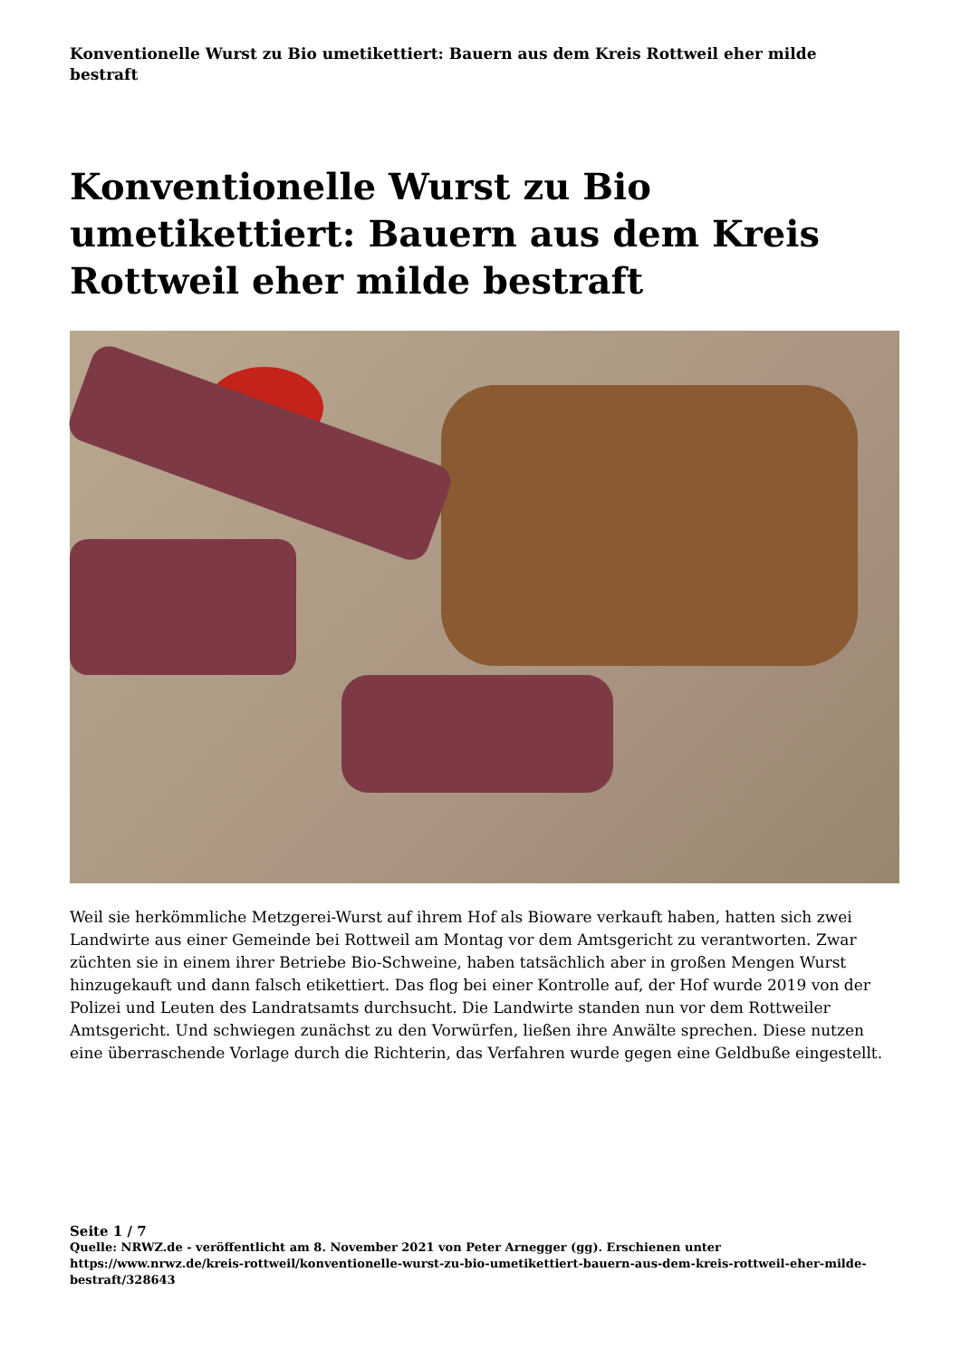Konventionelle Wurst zu Bio umetikettiert: Bauern aus dem Kreis Rottweil eher milde bestraft
Konventionelle Wurst zu Bio umetikettiert: Bauern aus dem Kreis Rottweil eher milde bestraft
Weil sie herkömmliche Metzgerei-Wurst auf ihrem Hof als Bioware verkauft haben, hatten sich zwei Landwirte aus einer Gemeinde bei Rottweil am Montag vor dem Amtsgericht zu verantworten. Zwar züchten sie in einem ihrer Betriebe Bio-Schweine, haben tatsächlich aber in großen Mengen Wurst hinzugekauft und dann falsch etikettiert. Das flog bei einer Kontrolle auf, der Hof wurde 2019 von der Polizei und Leuten des Landratsamts durchsucht. Die Landwirte standen nun vor dem Rottweiler Amtsgericht. Und schwiegen zunächst zu den Vorwürfen, ließen ihre Anwälte sprechen. Diese nutzen eine überraschende Vorlage durch die Richterin, das Verfahren wurde gegen eine Geldbuße eingestellt.
Seite 1 / 7
Quelle: NRWZ.de - veröffentlicht am 8. November 2021 von Peter Arnegger (gg). Erschienen unter https://www.nrwz.de/kreis-rottweil/konventionelle-wurst-zu-bio-umetikettiert-bauern-aus-dem-kreis-rottweil-eher-milde-bestraft/328643